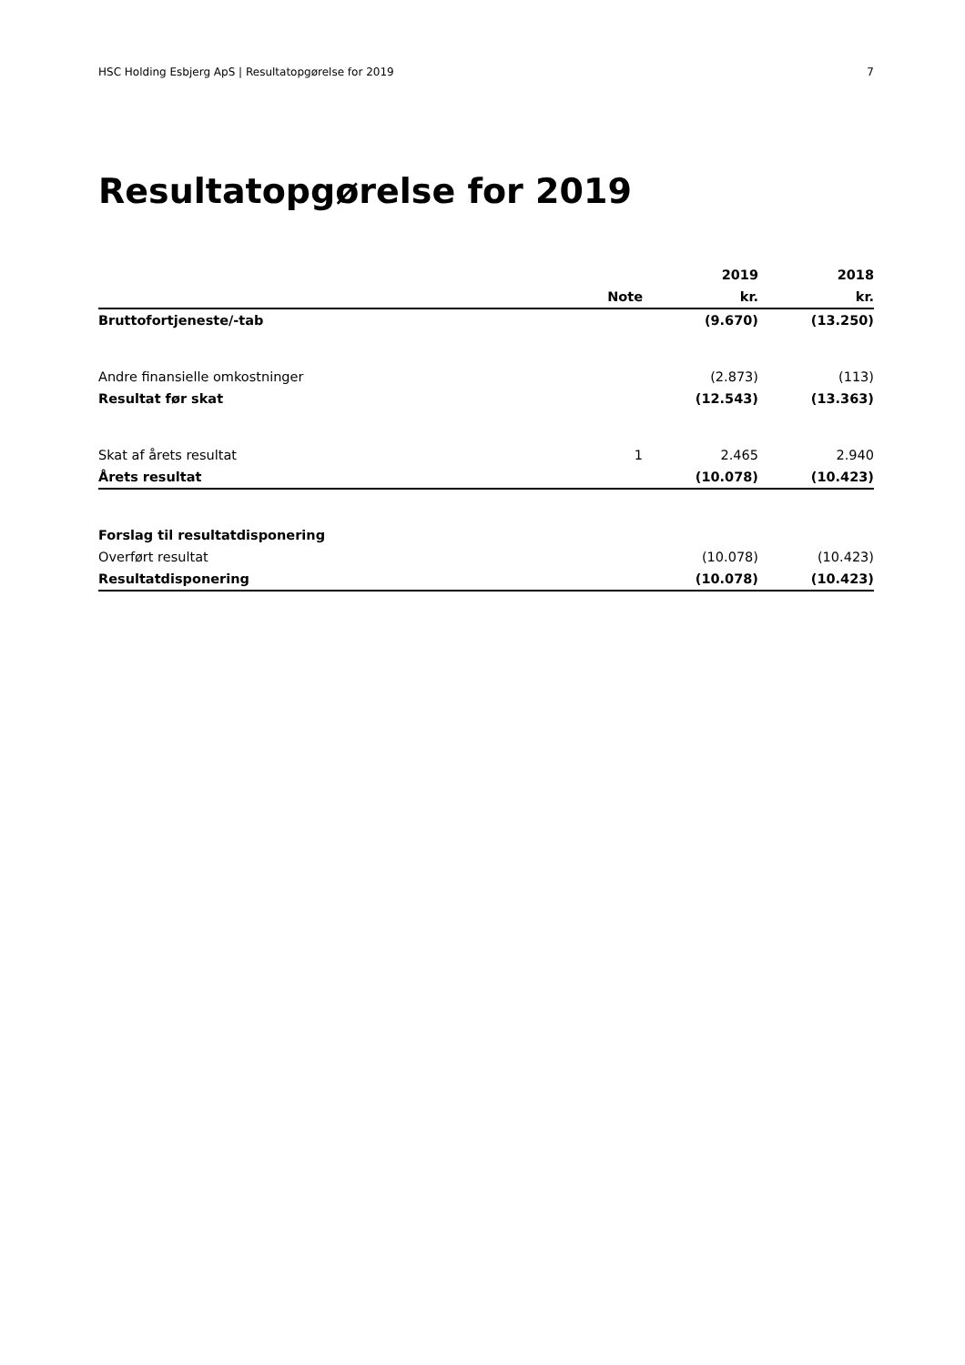HSC Holding Esbjerg ApS | Resultatopgørelse for 2019 7
Resultatopgørelse for 2019
| | | 2019 | 2018 |
| --- | --- | --- | --- |
| | Note | kr. | kr. |
| Bruttofortjeneste/-tab | | (9.670) | (13.250) |
| Andre finansielle omkostninger | | (2.873) | (113) |
| Resultat før skat | | (12.543) | (13.363) |
| Skat af årets resultat | 1 | 2.465 | 2.940 |
| Årets resultat | | (10.078) | (10.423) |
| Forslag til resultatdisponering | | | |
| Overført resultat | | (10.078) | (10.423) |
| Resultatdisponering | | (10.078) | (10.423) |